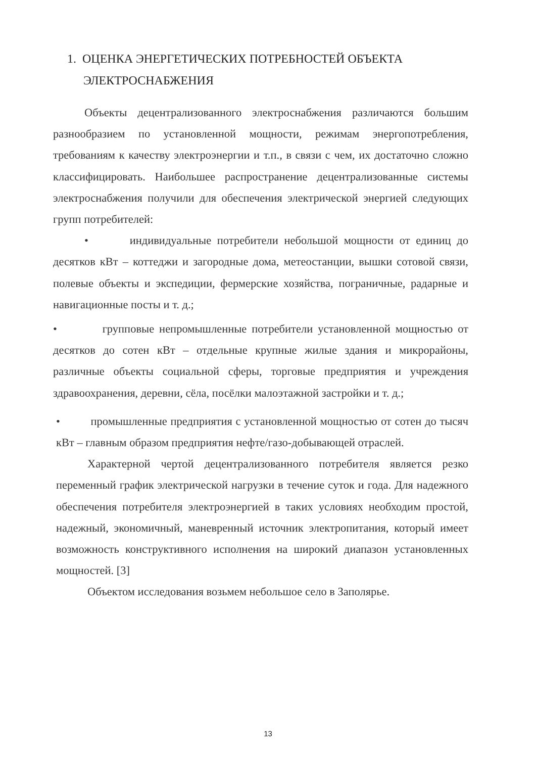1. ОЦЕНКА ЭНЕРГЕТИЧЕСКИХ ПОТРЕБНОСТЕЙ ОБЪЕКТА ЭЛЕКТРОСНАБЖЕНИЯ
Объекты децентрализованного электроснабжения различаются большим разнообразием по установленной мощности, режимам энергопотребления, требованиям к качеству электроэнергии и т.п., в связи с чем, их достаточно сложно классифицировать. Наибольшее распространение децентрализованные системы электроснабжения получили для обеспечения электрической энергией следующих групп потребителей:
• индивидуальные потребители небольшой мощности от единиц до десятков кВт – коттеджи и загородные дома, метеостанции, вышки сотовой связи, полевые объекты и экспедиции, фермерские хозяйства, пограничные, радарные и навигационные посты и т. д.;
• групповые непромышленные потребители установленной мощностью от десятков до сотен кВт – отдельные крупные жилые здания и микрорайоны, различные объекты социальной сферы, торговые предприятия и учреждения здравоохранения, деревни, сёла, посёлки малоэтажной застройки и т. д.;
• промышленные предприятия с установленной мощностью от сотен до тысяч кВт – главным образом предприятия нефте/газо-добывающей отраслей.
Характерной чертой децентрализованного потребителя является резко переменный график электрической нагрузки в течение суток и года. Для надежного обеспечения потребителя электроэнергией в таких условиях необходим простой, надежный, экономичный, маневренный источник электропитания, который имеет возможность конструктивного исполнения на широкий диапазон установленных мощностей. [3]
Объектом исследования возьмем небольшое село в Заполярье.
13